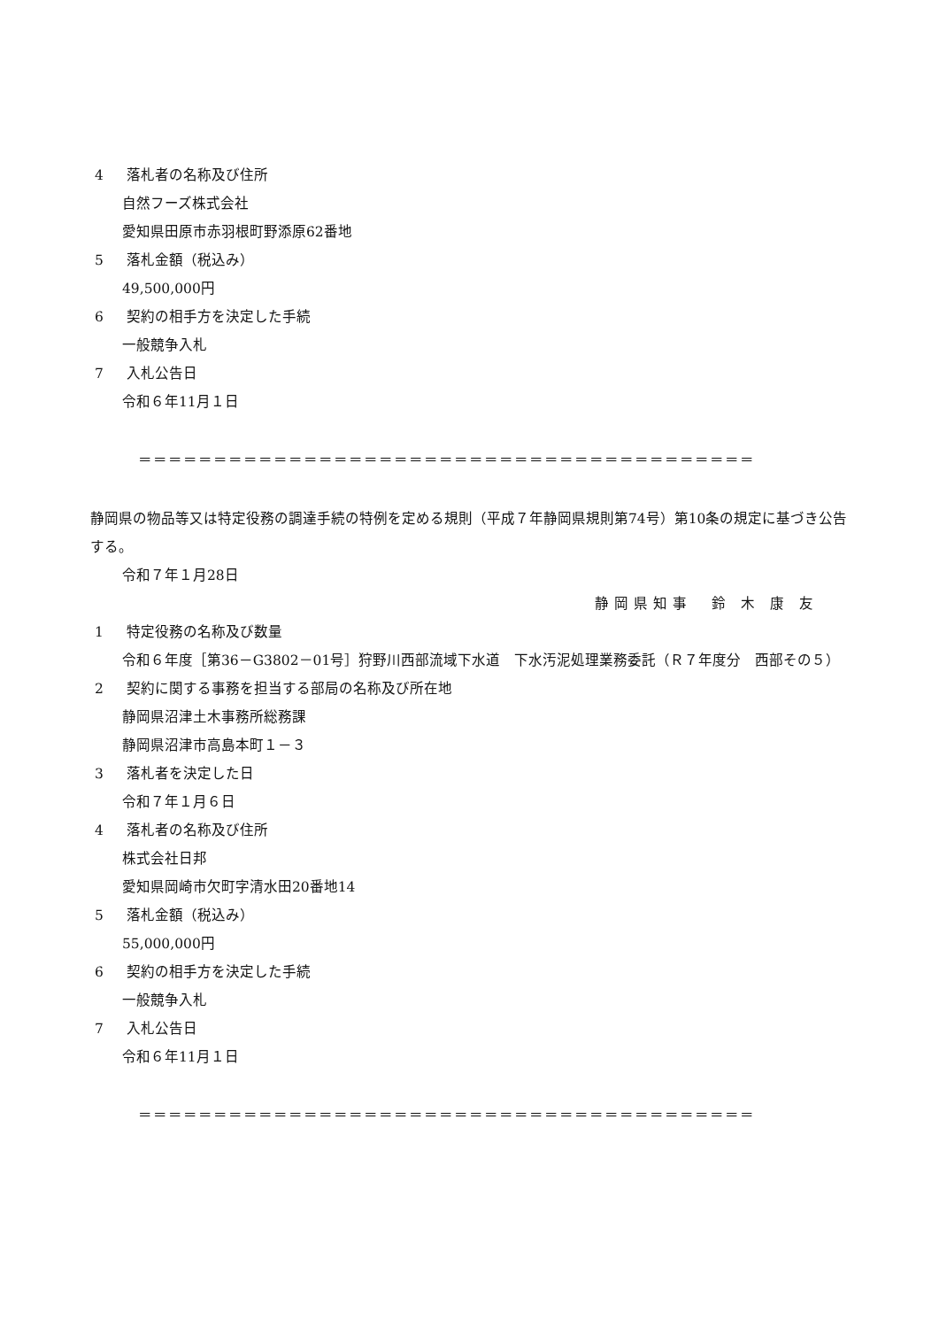4 落札者の名称及び住所
自然フーズ株式会社
愛知県田原市赤羽根町野添原62番地
5 落札金額（税込み）
49,500,000円
6 契約の相手方を決定した手続
一般競争入札
7 入札公告日
令和６年11月１日
＝＝＝＝＝＝＝＝＝＝＝＝＝＝＝＝＝＝＝＝＝＝＝＝＝＝＝＝＝＝＝＝＝＝＝＝＝＝＝＝＝
静岡県の物品等又は特定役務の調達手続の特例を定める規則（平成７年静岡県規則第74号）第10条の規定に基づき公告する。
令和７年１月28日
静岡県知事　鈴 木 康 友
1 特定役務の名称及び数量
令和６年度［第36－G3802－01号］狩野川西部流域下水道　下水汚泥処理業務委託（Ｒ７年度分　西部その５）
2 契約に関する事務を担当する部局の名称及び所在地
静岡県沼津土木事務所総務課
静岡県沼津市高島本町１－３
3 落札者を決定した日
令和７年１月６日
4 落札者の名称及び住所
株式会社日邦
愛知県岡崎市欠町字清水田20番地14
5 落札金額（税込み）
55,000,000円
6 契約の相手方を決定した手続
一般競争入札
7 入札公告日
令和６年11月１日
＝＝＝＝＝＝＝＝＝＝＝＝＝＝＝＝＝＝＝＝＝＝＝＝＝＝＝＝＝＝＝＝＝＝＝＝＝＝＝＝＝